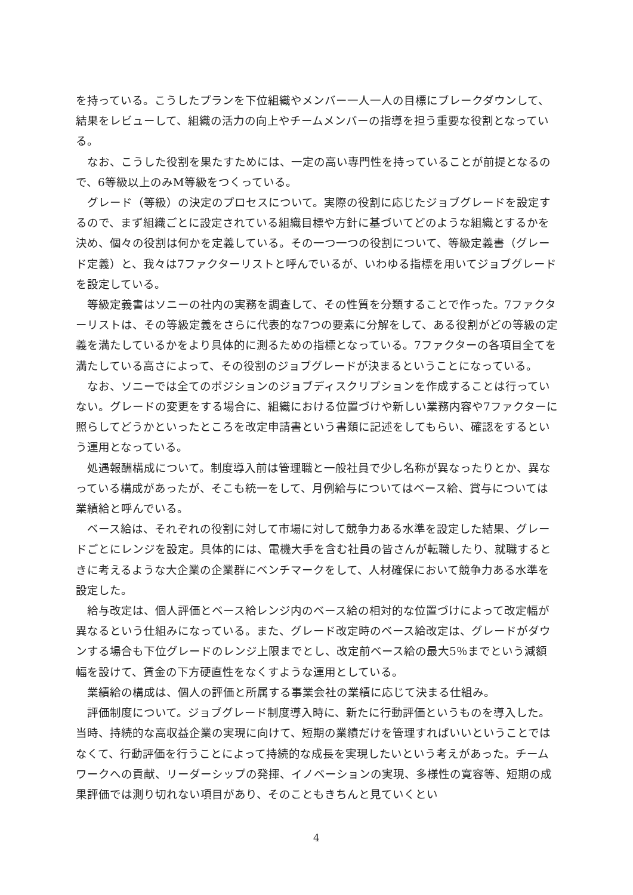を持っている。こうしたプランを下位組織やメンバー一人一人の目標にブレークダウンして、結果をレビューして、組織の活力の向上やチームメンバーの指導を担う重要な役割となっている。
なお、こうした役割を果たすためには、一定の高い専門性を持っていることが前提となるので、6等級以上のみM等級をつくっている。
グレード（等級）の決定のプロセスについて。実際の役割に応じたジョブグレードを設定するので、まず組織ごとに設定されている組織目標や方針に基づいてどのような組織とするかを決め、個々の役割は何かを定義している。その一つ一つの役割について、等級定義書（グレード定義）と、我々は7ファクターリストと呼んでいるが、いわゆる指標を用いてジョブグレードを設定している。
等級定義書はソニーの社内の実務を調査して、その性質を分類することで作った。7ファクターリストは、その等級定義をさらに代表的な7つの要素に分解をして、ある役割がどの等級の定義を満たしているかをより具体的に測るための指標となっている。7ファクターの各項目全てを満たしている高さによって、その役割のジョブグレードが決まるということになっている。
なお、ソニーでは全てのポジションのジョブディスクリプションを作成することは行っていない。グレードの変更をする場合に、組織における位置づけや新しい業務内容や7ファクターに照らしてどうかといったところを改定申請書という書類に記述をしてもらい、確認をするという運用となっている。
処遇報酬構成について。制度導入前は管理職と一般社員で少し名称が異なったりとか、異なっている構成があったが、そこも統一をして、月例給与についてはベース給、賞与については業績給と呼んでいる。
ベース給は、それぞれの役割に対して市場に対して競争力ある水準を設定した結果、グレードごとにレンジを設定。具体的には、電機大手を含む社員の皆さんが転職したり、就職するときに考えるような大企業の企業群にベンチマークをして、人材確保において競争力ある水準を設定した。
給与改定は、個人評価とベース給レンジ内のベース給の相対的な位置づけによって改定幅が異なるという仕組みになっている。また、グレード改定時のベース給改定は、グレードがダウンする場合も下位グレードのレンジ上限までとし、改定前ベース給の最大5％までという減額幅を設けて、賃金の下方硬直性をなくすような運用としている。
業績給の構成は、個人の評価と所属する事業会社の業績に応じて決まる仕組み。
評価制度について。ジョブグレード制度導入時に、新たに行動評価というものを導入した。当時、持続的な高収益企業の実現に向けて、短期の業績だけを管理すればいいということではなくて、行動評価を行うことによって持続的な成長を実現したいという考えがあった。チームワークへの貢献、リーダーシップの発揮、イノベーションの実現、多様性の寛容等、短期の成果評価では測り切れない項目があり、そのこともきちんと見ていくとい
4